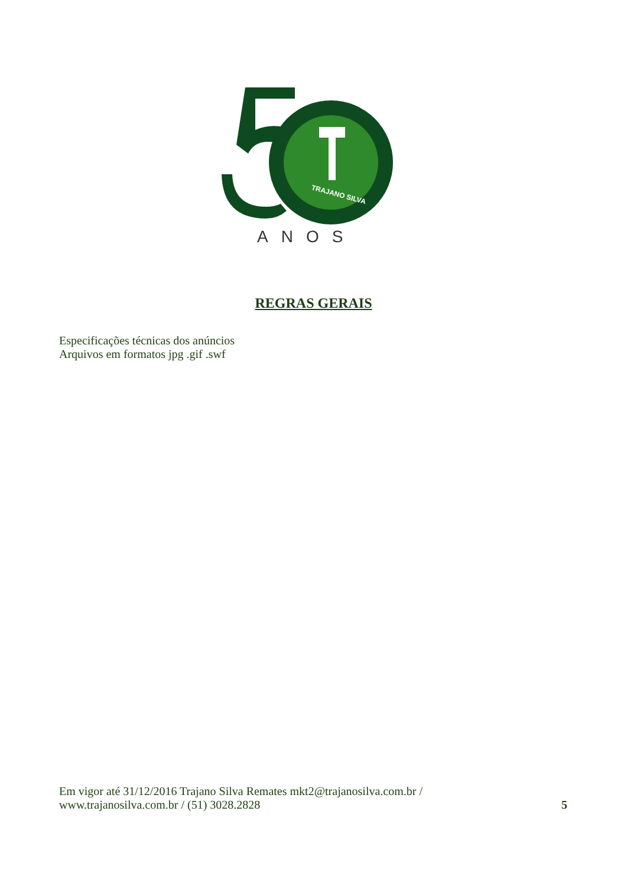TRAJANO SILVA
ANOS
REGRAS GERAIS
Especificações técnicas dos anúncios
Arquivos em formatos jpg .gif .swf
Em vigor até 31/12/2016 Trajano Silva Remates mkt2@trajanosilva.com.br /
www.trajanosilva.com.br / (51) 3028.2828
5